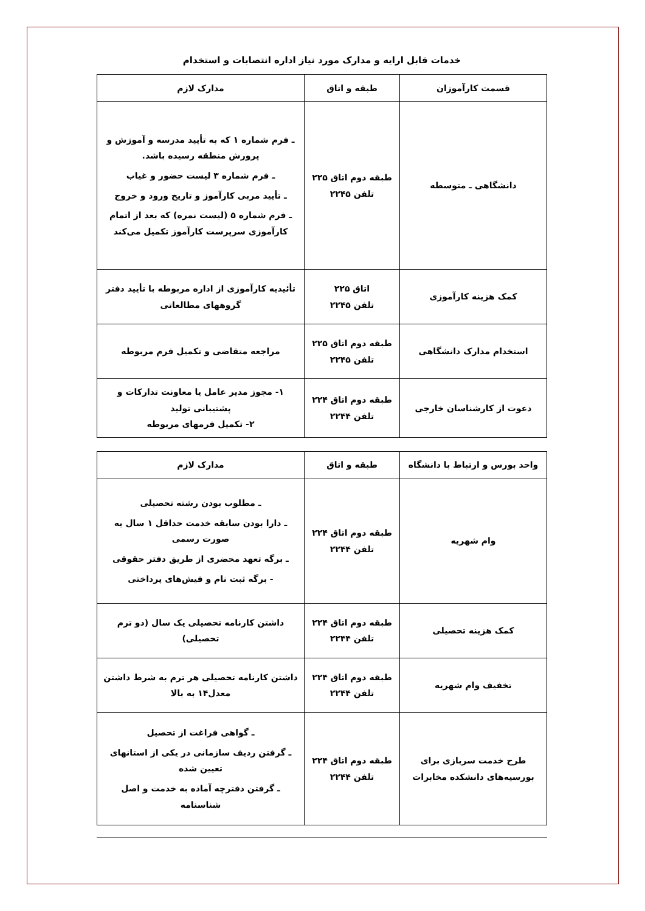خدمات قابل ارایه و مدارک مورد نیاز اداره انتصابات و استخدام
| قسمت کارآموزان | طبقه و اتاق | مدارک لازم |
| --- | --- | --- |
| دانشگاهی ـ متوسطه | طبقه دوم اتاق ۲۲۵ تلفن ۲۲۴۵ | ـ فرم شماره ۱ که به تأیید مدرسه و آموزش و پرورش منطقه رسیده باشد. ـ فرم شماره ۳ لیست حضور و غیاب ـ تأیید مربی کارآموز و تاریخ ورود و خروج ـ فرم شماره ۵ (لیست نمره) که بعد از اتمام کارآموزی سرپرست کارآموز تکمیل می‌کند |
| کمک هزینه کارآموزی | اتاق ۲۲۵ تلفن ۲۲۴۵ | تأئیدیه کارآموزی از اداره مربوطه با تأیید دفتر گروههای مطالعاتی |
| استخدام مدارک دانشگاهی | طبقه دوم اتاق ۲۲۵ تلفن ۲۲۴۵ | مراجعه متقاضی و تکمیل فرم مربوطه |
| دعوت از کارشناسان خارجی | طبقه دوم اتاق ۲۲۴ تلفن ۲۲۴۴ | ۱- مجوز مدیر عامل یا معاونت تدارکات و پشتیبانی تولید ۲- تکمیل فرمهای مربوطه |
| واحد بورس و ارتباط با دانشگاه | طبقه و اتاق | مدارک لازم |
| --- | --- | --- |
| وام شهریه | طبقه دوم اتاق ۲۲۴ تلفن ۲۲۴۴ | ـ مطلوب بودن رشته تحصیلی ـ دارا بودن سابقه خدمت حداقل ۱ سال به صورت رسمی ـ برگه تعهد محضری از طریق دفتر حقوقی - برگه ثبت نام و فیش‌های پرداختی |
| کمک هزینه تحصیلی | طبقه دوم اتاق ۲۲۴ تلفن ۲۲۴۴ | داشتن کارنامه تحصیلی یک سال (دو ترم تحصیلی) |
| تخفیف وام شهریه | طبقه دوم اتاق ۲۲۴ تلفن ۲۲۴۴ | داشتن کارنامه تحصیلی هر ترم به شرط داشتن معدل۱۴ به بالا |
| طرح خدمت سربازی برای بورسیه‌های دانشکده مخابرات | طبقه دوم اتاق ۲۲۴ تلفن ۲۲۴۴ | ـ گواهی فراغت از تحصیل ـ گرفتن ردیف سازمانی در یکی از استانهای تعیین شده ـ گرفتن دفترچه آماده به خدمت و اصل شناسنامه |